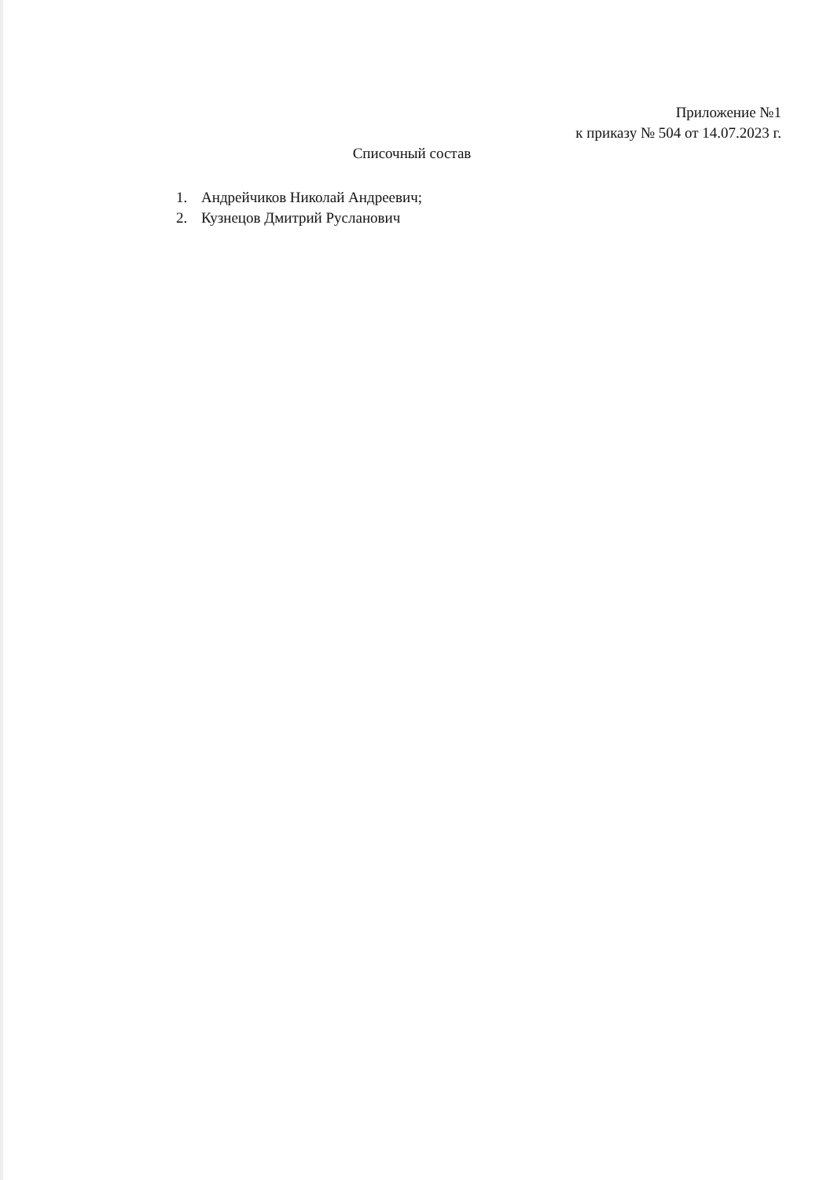Приложение №1
к приказу № 504 от 14.07.2023 г.
Списочный состав
1. Андрейчиков Николай Андреевич;
2. Кузнецов Дмитрий Русланович